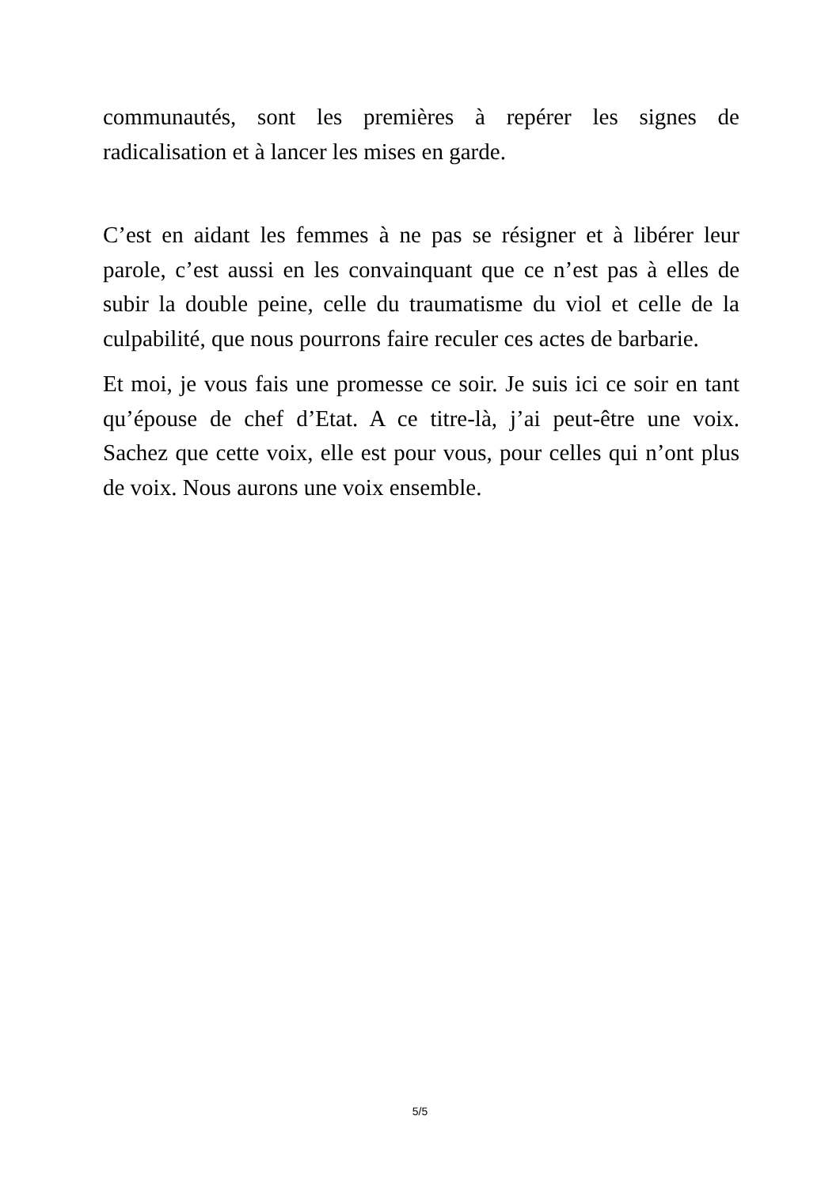communautés, sont les premières à repérer les signes de radicalisation et à lancer les mises en garde.
C’est en aidant les femmes à ne pas se résigner et à libérer leur parole, c’est aussi en les convainquant que ce n’est pas à elles de subir la double peine, celle du traumatisme du viol et celle de la culpabilité, que nous pourrons faire reculer ces actes de barbarie.
Et moi, je vous fais une promesse ce soir. Je suis ici ce soir en tant qu’épouse de chef d’Etat. A ce titre-là, j’ai peut-être une voix. Sachez que cette voix, elle est pour vous, pour celles qui n’ont plus de voix. Nous aurons une voix ensemble.
5/5